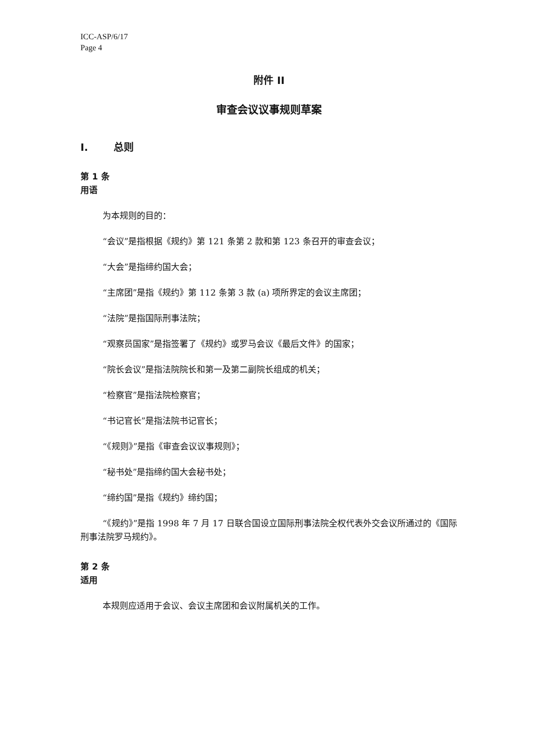ICC-ASP/6/17
Page 4
附件 II
审查会议议事规则草案
I. 总则
第 1 条
用语
为本规则的目的：
“会议”是指根据《规约》第 121 条第 2 款和第 123 条召开的审查会议；
“大会”是指缔约国大会；
“主席团”是指《规约》第 112 条第 3 款 (a) 项所界定的会议主席团；
“法院”是指国际刑事法院；
“观察员国家”是指签署了《规约》或罗马会议《最后文件》的国家；
“院长会议”是指法院院长和第一及第二副院长组成的机关；
“检察官”是指法院检察官；
“书记官长”是指法院书记官长；
“《规则》”是指《审查会议议事规则》；
“秘书处”是指缔约国大会秘书处；
“缔约国”是指《规约》缔约国；
“《规约》”是指 1998 年 7 月 17 日联合国设立国际刑事法院全权代表外交会议所通过的《国际刑事法院罗马规约》。
第 2 条
适用
本规则应适用于会议、会议主席团和会议附属机关的工作。